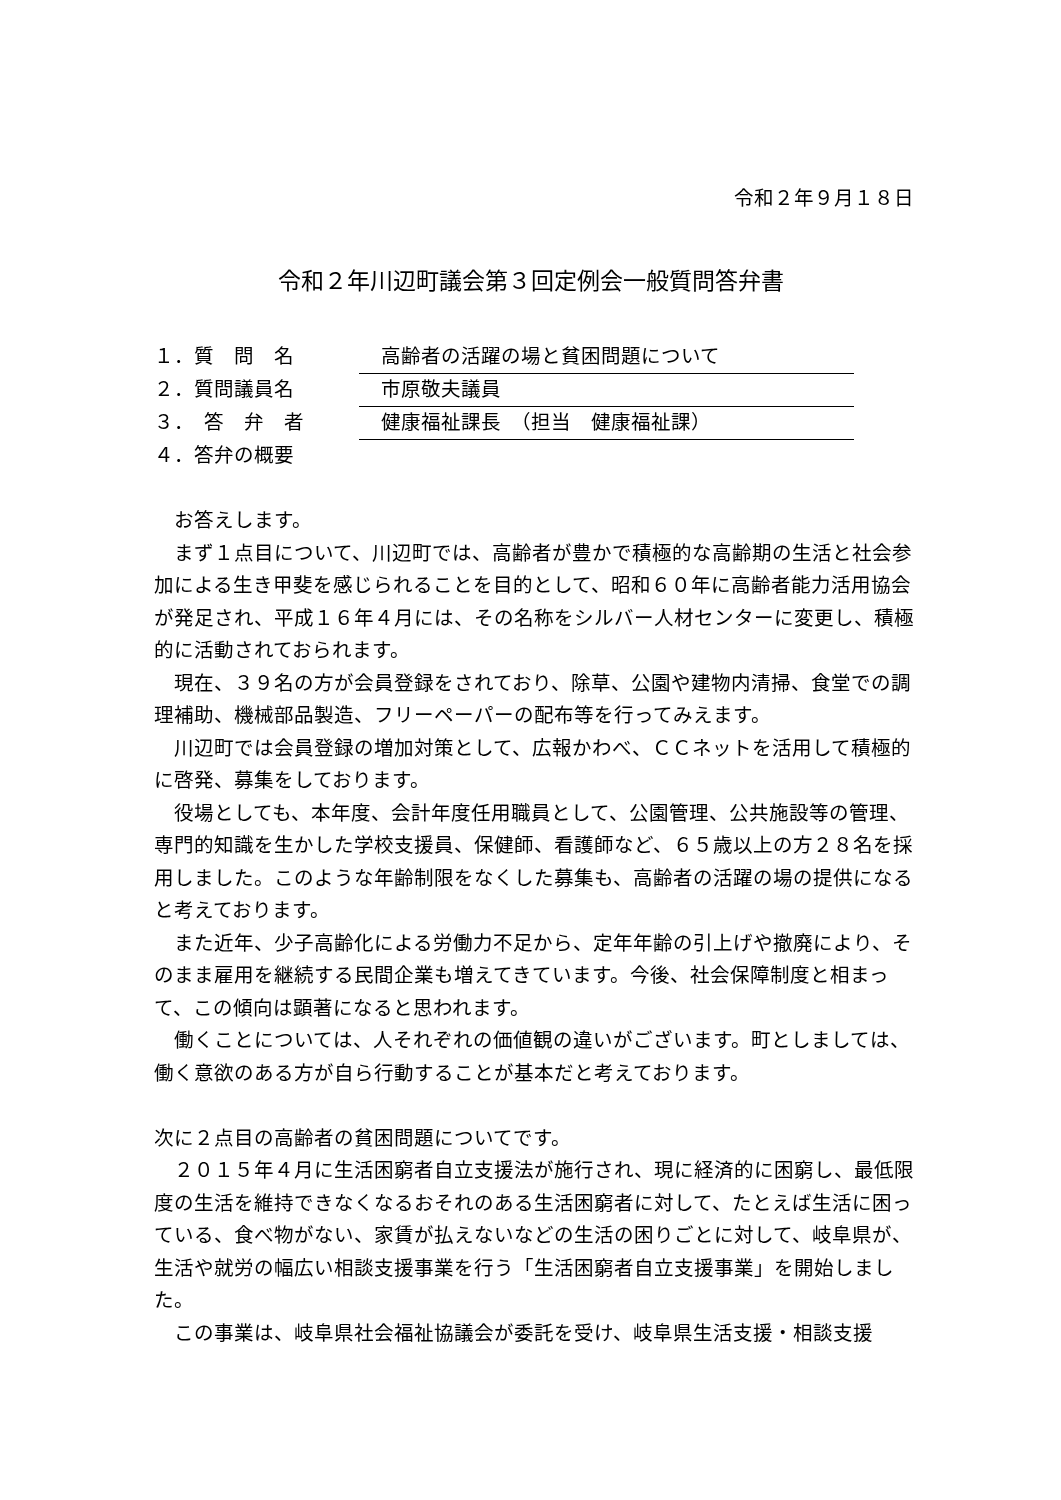令和２年９月１８日
令和２年川辺町議会第３回定例会一般質問答弁書
１．質　問　名 高齢者の活躍の場と貧困問題について
２．質問議員名 市原敬夫議員
３．　答　弁　者 健康福祉課長　（担当　健康福祉課）
４．答弁の概要
　お答えします。
　まず１点目について、川辺町では、高齢者が豊かで積極的な高齢期の生活と社会参加による生き甲斐を感じられることを目的として、昭和６０年に高齢者能力活用協会が発足され、平成１６年４月には、その名称をシルバー人材センターに変更し、積極的に活動されておられます。
　現在、３９名の方が会員登録をされており、除草、公園や建物内清掃、食堂での調理補助、機械部品製造、フリーペーパーの配布等を行ってみえます。
　川辺町では会員登録の増加対策として、広報かわべ、ＣＣネットを活用して積極的に啓発、募集をしております。
　役場としても、本年度、会計年度任用職員として、公園管理、公共施設等の管理、専門的知識を生かした学校支援員、保健師、看護師など、６５歳以上の方２８名を採用しました。このような年齢制限をなくした募集も、高齢者の活躍の場の提供になると考えております。
　また近年、少子高齢化による労働力不足から、定年年齢の引上げや撤廃により、そのまま雇用を継続する民間企業も増えてきています。今後、社会保障制度と相まって、この傾向は顕著になると思われます。
　働くことについては、人それぞれの価値観の違いがございます。町としましては、働く意欲のある方が自ら行動することが基本だと考えております。
次に２点目の高齢者の貧困問題についてです。
　２０１５年４月に生活困窮者自立支援法が施行され、現に経済的に困窮し、最低限度の生活を維持できなくなるおそれのある生活困窮者に対して、たとえば生活に困っている、食べ物がない、家賃が払えないなどの生活の困りごとに対して、岐阜県が、生活や就労の幅広い相談支援事業を行う「生活困窮者自立支援事業」を開始しました。
　この事業は、岐阜県社会福祉協議会が委託を受け、岐阜県生活支援・相談支援